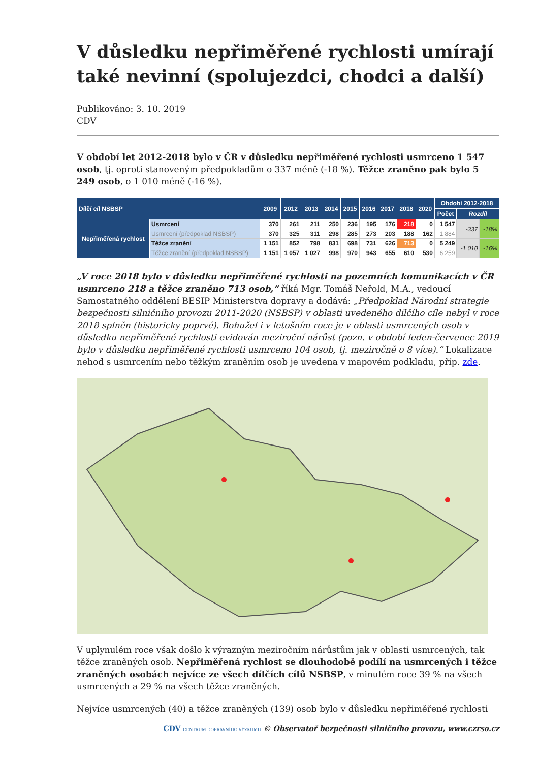V důsledku nepřiměřené rychlosti umírají také nevinní (spolujezdci, chodci a další)
Publikováno: 3. 10. 2019
CDV
V období let 2012-2018 bylo v ČR v důsledku nepřiměřené rychlosti usmrceno 1 547 osob, tj. oproti stanoveným předpokladům o 337 méně (-18 %). Těžce zraněno pak bylo 5 249 osob, o 1 010 méně (-16 %).
| Dílčí cíl NSBSP | | 2009 | 2012 | 2013 | 2014 | 2015 | 2016 | 2017 | 2018 | 2020 | Období 2012-2018 | | |
| --- | --- | --- | --- | --- | --- | --- | --- | --- | --- | --- | --- | --- | --- |
| | | | | | | | | | | | Počet | Rozdíl | |
| Nepřiměřená rychlost | Usmrcení | 370 | 261 | 211 | 250 | 236 | 195 | 176 | 218 | 0 | 1 547 | -337 | -18% |
| | Usmrcení (předpoklad NSBSP) | 370 | 325 | 311 | 298 | 285 | 273 | 203 | 188 | 162 | 1 884 | | |
| | Těžce zranění | 1 151 | 852 | 798 | 831 | 698 | 731 | 626 | 713 | 0 | 5 249 | -1 010 | -16% |
| | Těžce zranění (předpoklad NSBSP) | 1 151 | 1 057 | 1 027 | 998 | 970 | 943 | 655 | 610 | 530 | 6 259 | | |
„V roce 2018 bylo v důsledku nepřiměřené rychlosti na pozemních komunikacích v ČR usmrceno 218 a těžce zraněno 713 osob,“ říká Mgr. Tomáš Neřold, M.A., vedoucí Samostatného oddělení BESIP Ministerstva dopravy a dodává: „Předpoklad Národní strategie bezpečnosti silničního provozu 2011-2020 (NSBSP) v oblasti uvedeného dílčího cíle nebyl v roce 2018 splněn (historicky poprvé). Bohužel i v letošním roce je v oblasti usmrcených osob v důsledku nepřiměřené rychlosti evidován meziroční nárůst (pozn. v období leden-červenec 2019 bylo v důsledku nepřiměřené rychlosti usmrceno 104 osob, tj. meziročně o 8 více).“ Lokalizace nehod s usmrcením nebo těžkým zraněním osob je uvedena v mapovém podkladu, příp. zde.
V uplynulém roce však došlo k výrazným meziročním nárůstům jak v oblasti usmrcených, tak těžce zraněných osob. Nepřiměřená rychlost se dlouhodobě podílí na usmrcených i těžce zraněných osobách nejvíce ze všech dílčích cílů NSBSP, v minulém roce 39 % na všech usmrcených a 29 % na všech těžce zraněných.
Nejvíce usmrcených (40) a těžce zraněných (139) osob bylo v důsledku nepřiměřené rychlosti
CDV CENTRUM DOPRAVNÍHO VÝZKUMU © Observatoř bezpečnosti silničního provozu, www.czrso.cz